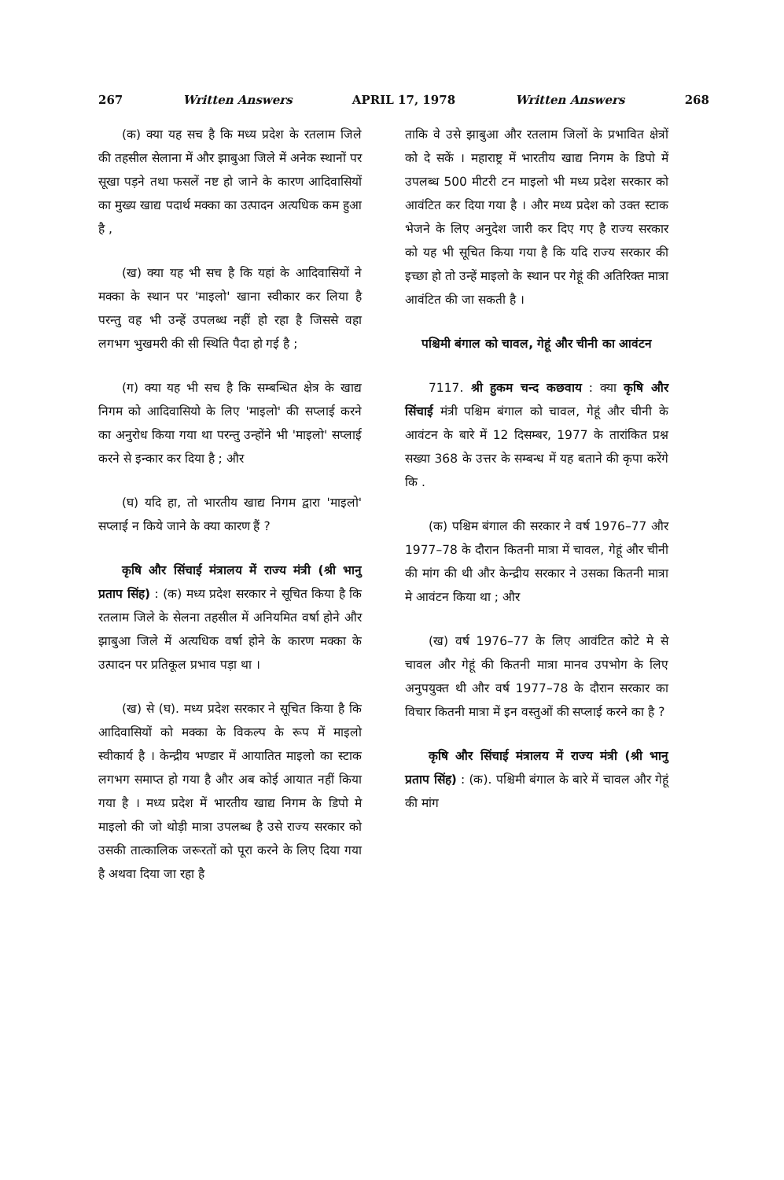267 Written Answers APRIL 17, 1978 Written Answers 268
(क) क्या यह सच है कि मध्य प्रदेश के रतलाम जिले की तहसील सेलाना में और झाबुआ जिले में अनेक स्थानों पर सूखा पड़ने तथा फसलें नष्ट हो जाने के कारण आदिवासियों का मुख्य खाद्य पदार्थ मक्का का उत्पादन अत्यधिक कम हुआ है ,
(ख) क्या यह भी सच है कि यहां के आदिवासियों ने मक्का के स्थान पर 'माइलो' खाना स्वीकार कर लिया है परन्तु वह भी उन्हें उपलब्ध नहीं हो रहा है जिससे वहा लगभग भुखमरी की सी स्थिति पैदा हो गई है ;
(ग) क्या यह भी सच है कि सम्बन्धित क्षेत्र के खाद्य निगम को आदिवासियो के लिए 'माइलो' की सप्लाई करने का अनुरोध किया गया था परन्तु उन्होंने भी 'माइलो' सप्लाई करने से इन्कार कर दिया है ; और
(घ) यदि हा, तो भारतीय खाद्य निगम द्वारा 'माइलो' सप्लाई न किये जाने के क्या कारण हैं ?
कृषि और सिंचाई मंत्रालय में राज्य मंत्री (श्री भानु प्रताप सिंह) : (क) मध्य प्रदेश सरकार ने सूचित किया है कि रतलाम जिले के सेलना तहसील में अनियमित वर्षा होने और झाबुआ जिले में अत्यधिक वर्षा होने के कारण मक्का के उत्पादन पर प्रतिकूल प्रभाव पड़ा था ।
(ख) से (घ). मध्य प्रदेश सरकार ने सूचित किया है कि आदिवासियों को मक्का के विकल्प के रूप में माइलो स्वीकार्य है । केन्द्रीय भण्डार में आयातित माइलो का स्टाक लगभग समाप्त हो गया है और अब कोई आयात नहीं किया गया है । मध्य प्रदेश में भारतीय खाद्य निगम के डिपो मे माइलो की जो थोड़ी मात्रा उपलब्ध है उसे राज्य सरकार को उसकी तात्कालिक जरूरतों को पूरा करने के लिए दिया गया है अथवा दिया जा रहा है
ताकि वे उसे झाबुआ और रतलाम जिलों के प्रभावित क्षेत्रों को दे सकें । महाराष्ट्र में भारतीय खाद्य निगम के डिपो में उपलब्ध 500 मीटरी टन माइलो भी मध्य प्रदेश सरकार को आवंटित कर दिया गया है । और मध्य प्रदेश को उक्त स्टाक भेजने के लिए अनुदेश जारी कर दिए गए है राज्य सरकार को यह भी सूचित किया गया है कि यदि राज्य सरकार की इच्छा हो तो उन्हें माइलो के स्थान पर गेहूं की अतिरिक्त मात्रा आवंटित की जा सकती है ।
पश्चिमी बंगाल को चावल, गेहूं और चीनी का आवंटन
7117. श्री हुकम चन्द कछवाय : क्या कृषि और सिंचाई मंत्री पश्चिम बंगाल को चावल, गेहूं और चीनी के आवंटन के बारे में 12 दिसम्बर, 1977 के तारांकित प्रश्न सख्या 368 के उत्तर के सम्बन्ध में यह बताने की कृपा करेंगे कि .
(क) पश्चिम बंगाल की सरकार ने वर्ष 1976–77 और 1977–78 के दौरान कितनी मात्रा में चावल, गेहूं और चीनी की मांग की थी और केन्द्रीय सरकार ने उसका कितनी मात्रा मे आवंटन किया था ; और
(ख) वर्ष 1976–77 के लिए आवंटित कोटे मे से चावल और गेहूं की कितनी मात्रा मानव उपभोग के लिए अनुपयुक्त थी और वर्ष 1977–78 के दौरान सरकार का विचार कितनी मात्रा में इन वस्तुओं की सप्लाई करने का है ?
कृषि और सिंचाई मंत्रालय में राज्य मंत्री (श्री भानु प्रताप सिंह) : (क). पश्चिमी बंगाल के बारे में चावल और गेहूं की मांग